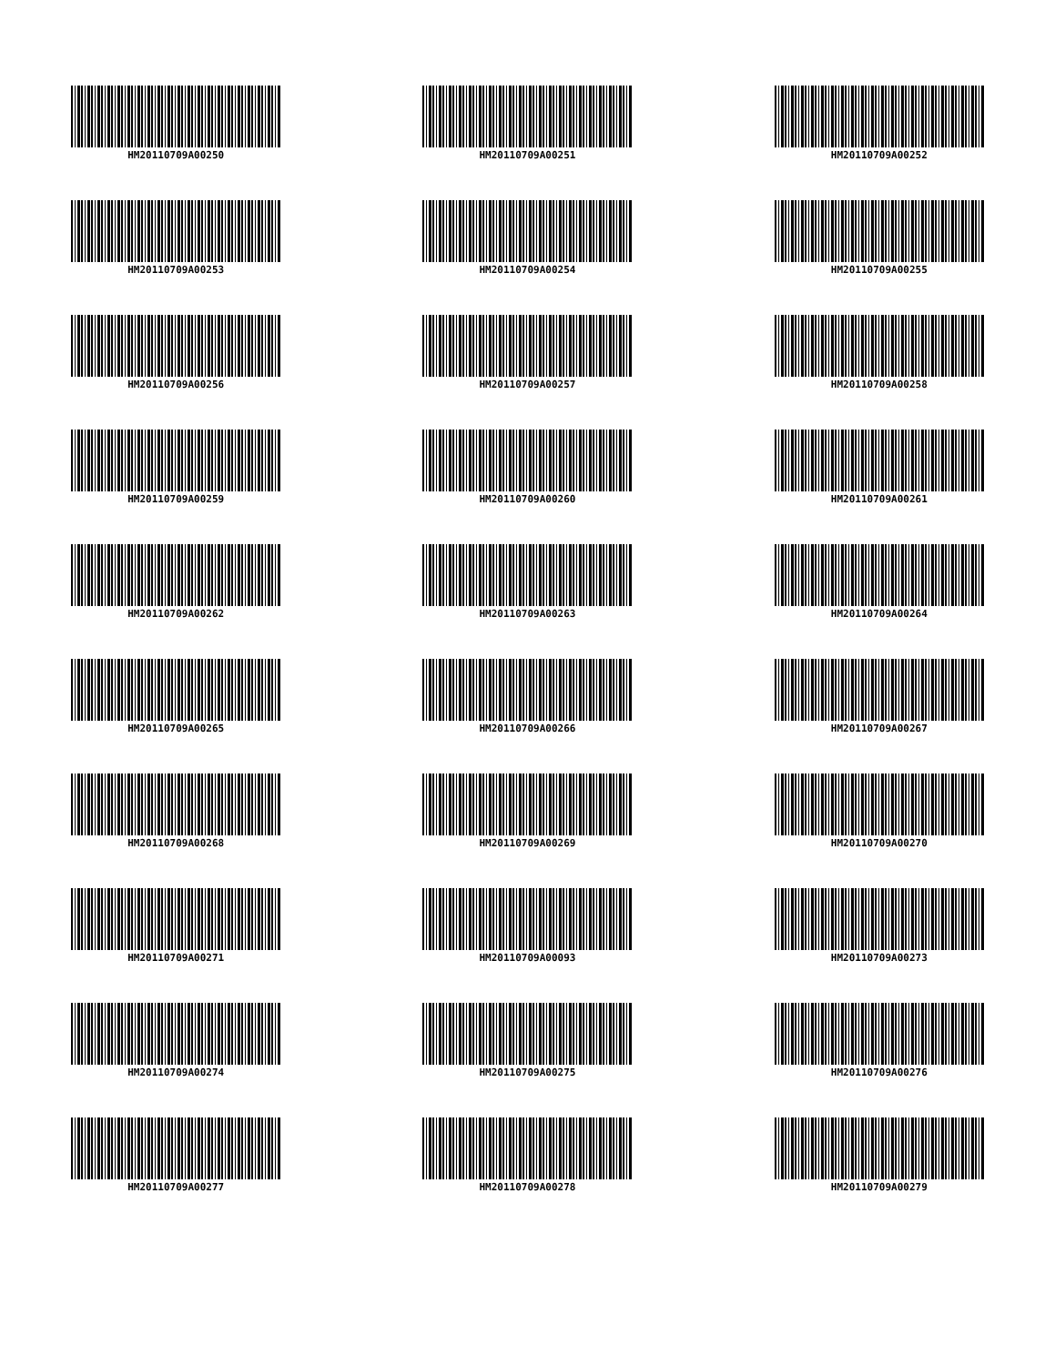HM20110709A00250
HM20110709A00251
HM20110709A00252
HM20110709A00253
HM20110709A00254
HM20110709A00255
HM20110709A00256
HM20110709A00257
HM20110709A00258
HM20110709A00259
HM20110709A00260
HM20110709A00261
HM20110709A00262
HM20110709A00263
HM20110709A00264
HM20110709A00265
HM20110709A00266
HM20110709A00267
HM20110709A00268
HM20110709A00269
HM20110709A00270
HM20110709A00271
HM20110709A00093
HM20110709A00273
HM20110709A00274
HM20110709A00275
HM20110709A00276
HM20110709A00277
HM20110709A00278
HM20110709A00279